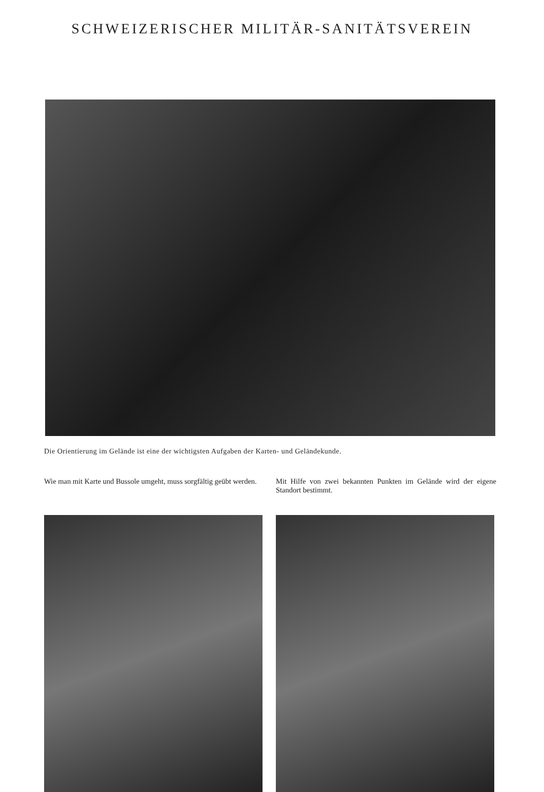SCHWEIZERISCHER MILITÄR-SANITÄTSVEREIN
Die Orientierung im Gelände ist eine der wichtigsten Aufgaben der Karten- und Geländekunde.
Wie man mit Karte und Bussole umgeht, muss sorgfältig geübt werden.
Mit Hilfe von zwei bekannten Punkten im Gelände wird der eigene Standort bestimmt.